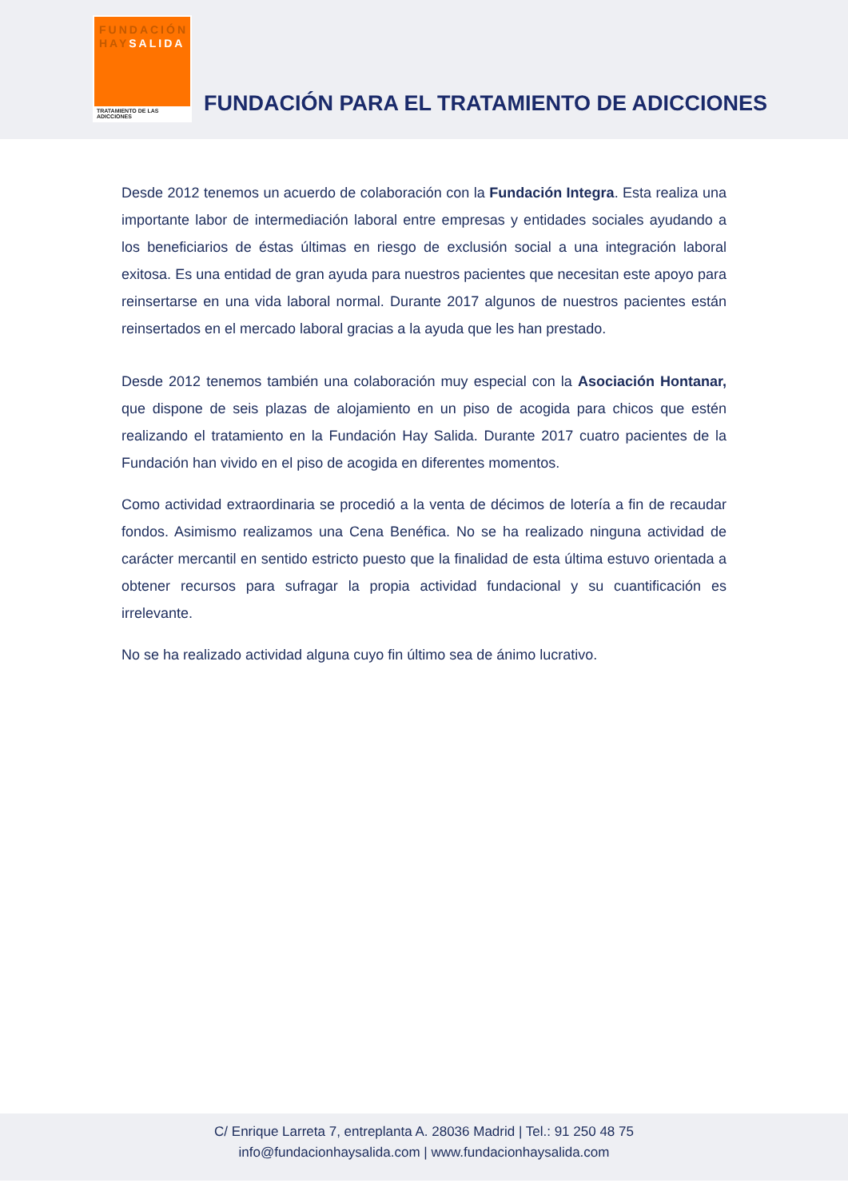FUNDACIÓN
HAYSALIDA
TRATAMIENTO DE LAS ADICCIONES
FUNDACIÓN PARA EL TRATAMIENTO DE ADICCIONES
Desde 2012 tenemos un acuerdo de colaboración con la Fundación Integra. Esta realiza una importante labor de intermediación laboral entre empresas y entidades sociales ayudando a los beneficiarios de éstas últimas en riesgo de exclusión social a una integración laboral exitosa. Es una entidad de gran ayuda para nuestros pacientes que necesitan este apoyo para reinsertarse en una vida laboral normal. Durante 2017 algunos de nuestros pacientes están reinsertados en el mercado laboral gracias a la ayuda que les han prestado.
Desde 2012 tenemos también una colaboración muy especial con la Asociación Hontanar, que dispone de seis plazas de alojamiento en un piso de acogida para chicos que estén realizando el tratamiento en la Fundación Hay Salida. Durante 2017 cuatro pacientes de la Fundación han vivido en el piso de acogida en diferentes momentos.
Como actividad extraordinaria se procedió a la venta de décimos de lotería a fin de recaudar fondos. Asimismo realizamos una Cena Benéfica. No se ha realizado ninguna actividad de carácter mercantil en sentido estricto puesto que la finalidad de esta última estuvo orientada a obtener recursos para sufragar la propia actividad fundacional y su cuantificación es irrelevante.
No se ha realizado actividad alguna cuyo fin último sea de ánimo lucrativo.
C/ Enrique Larreta 7, entreplanta A. 28036 Madrid | Tel.: 91 250 48 75
info@fundacionhaysalida.com | www.fundacionhaysalida.com